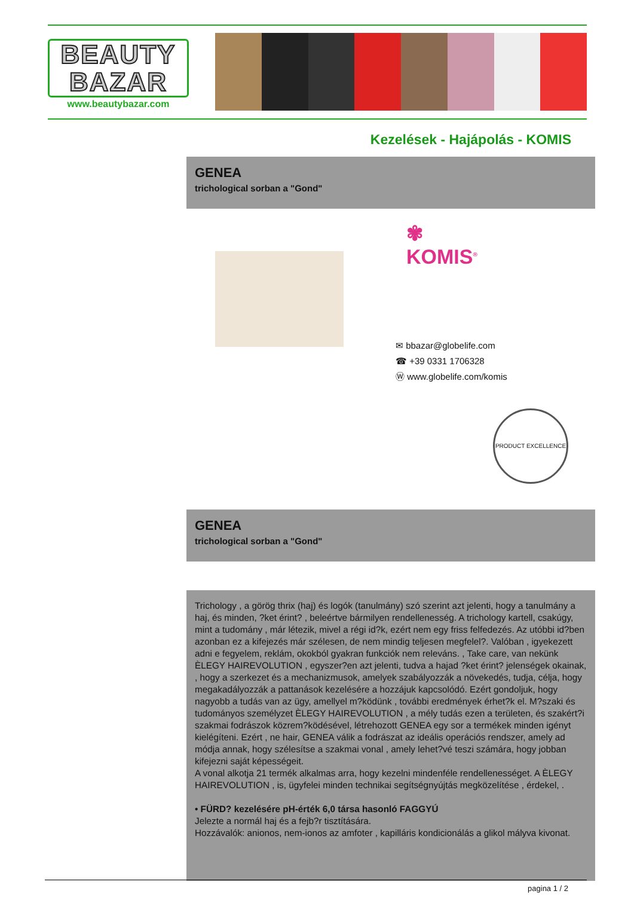BEAUTY
BAZAR
www.beautybazar.com
Kezelések - Hajápolás - KOMIS
GENEA
trichological sorban a "Gond"
✾
KOMIS<sup>®</sup>
✉ bbazar@globelife.com
☎ +39 0331 1706328
Ⓦ www.globelife.com/komis
PRODUCT EXCELLENCE
GENEA
trichological sorban a "Gond"
Trichology , a görög thrix (haj) és logók (tanulmány) szó szerint azt jelenti, hogy a tanulmány a haj, és minden, ?ket érint? , beleértve bármilyen rendellenesség. A trichology kartell, csakúgy, mint a tudomány , már létezik, mivel a régi id?k, ezért nem egy friss felfedezés. Az utóbbi id?ben azonban ez a kifejezés már szélesen, de nem mindig teljesen megfelel?. Valóban , igyekezett adni e fegyelem, reklám, okokból gyakran funkciók nem releváns. , Take care, van nekünk ÈLEGY HAIREVOLUTION , egyszer?en azt jelenti, tudva a hajad ?ket érint? jelenségek okainak, , hogy a szerkezet és a mechanizmusok, amelyek szabályozzák a növekedés, tudja, célja, hogy megakadályozzák a pattanások kezelésére a hozzájuk kapcsolódó. Ezért gondoljuk, hogy nagyobb a tudás van az ügy, amellyel m?ködünk , további eredmények érhet?k el. M?szaki és tudományos személyzet ÈLEGY HAIREVOLUTION , a mély tudás ezen a területen, és szakért?i szakmai fodrászok közrem?ködésével, létrehozott GENEA egy sor a termékek minden igényt kielégíteni. Ezért , ne hair, GENEA válik a fodrászat az ideális operációs rendszer, amely ad módja annak, hogy szélesítse a szakmai vonal , amely lehet?vé teszi számára, hogy jobban kifejezni saját képességeit.
A vonal alkotja 21 termék alkalmas arra, hogy kezelni mindenféle rendellenességet. A ÈLEGY HAIREVOLUTION , is, ügyfelei minden technikai segítségnyújtás megközelítése , érdekel, .
• FÜRD? kezelésére pH-érték 6,0 társa hasonló FAGGYÚ
Jelezte a normál haj és a fejb?r tisztítására.
Hozzávalók: anionos, nem-ionos az amfoter , kapilláris kondicionálás a glikol mályva kivonat.
pagina 1 / 2